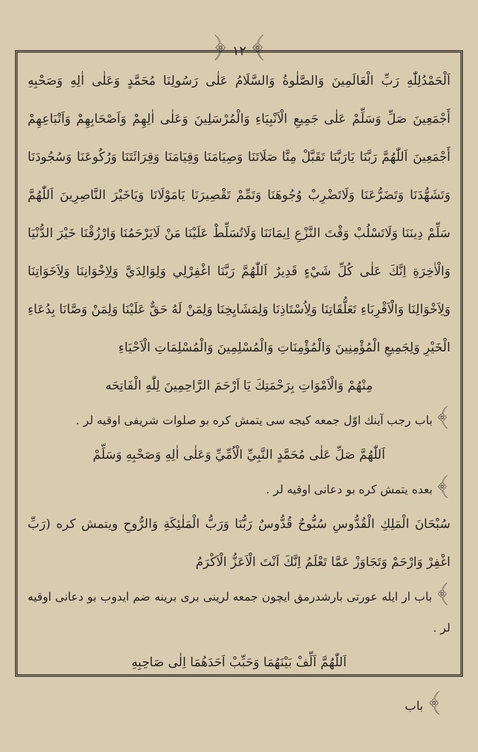﴾ ١٢ ﴿
اَلْحَمْدُلِلّٰهِ رَبِّ الْعَالَمِينَ وَالصَّلٰوةُ وَالسَّلَامُ عَلٰى رَسُولِنَا مُحَمَّدٍ وَعَلٰى اٰلِهِ وَصَحْبِهِ أَجْمَعِينَ صَلِّ وَسَلِّمْ عَلٰى جَمِيعِ الْاَنْبِيَاءِ وَالْمُرْسَلِينَ وَعَلٰى اٰلِهِمْ وَاَصْحَابِهِمْ وَاَتْبَاعِهِمْ أَجْمَعِينَ اَللّٰهُمَّ رَبَّنَا يَارَبَّنَا تَقَبَّلْ مِنَّا صَلَاتَنَا وَصِيَامَنَا وَقِيَامَنَا وَقِرَائَتَنَا وَرُكُوعَنَا وَسُجُودَنَا وَتَشَهُّدَنَا وَتَضَرُّعَنَا وَلَاتَضْرِبْ وُجُوهَنَا وَتَمِّمْ تَقْصِيرَنَا يَامَوْلَانَا وَيَاخَيْرَ النَّاصِرِينَ اَللّٰهُمَّ سَلِّمْ دِينَنَا وَلَاتَسْلُبْ وَقْتَ النَّزْعِ اِيمَانَنَا وَلَاتُسَلِّطْ عَلَيْنَا مَنْ لَايَرْحَمُنَا وَارْزُقْنَا خَيْرَ الدُّنْيَا وَالْاٰخِرَةِ اِنَّكَ عَلٰى كُلِّ شَيْءٍ قَدِيرٌ اَللّٰهُمَّ رَبَّنَا اغْفِرْلِي وَلِوَالِدَيَّ وَلِاِخْوَانِنَا وَلِاَخَوَاتِنَا وَلِاَخْوَالِنَا وَالْاَقْرِبَاءِ تَعَلُّقَاتِنَا وَلِاُسْتَاذِنَا وَلِمَشَايِخِنَا وَلِمَنْ لَهُ حَقٌّ عَلَيْنَا وَلِمَنْ وَصَّانَا بِدُعَاءِ الْخَيْرِ وَلِجَمِيعِ الْمُؤْمِنِينَ وَالْمُؤْمِنَاتِ وَالْمُسْلِمِينَ وَالْمُسْلِمَاتِ الْاَحْيَاءِ
مِنْهُمْ وَالْاَمْوَاتِ بِرَحْمَتِكَ يَا اَرْحَمَ الرَّاحِمِينَ لِلّٰهِ الْفَاتِحَه
﴾ باب رجب آينك اوّل جمعه كيجه سى يتمش كره بو صلوات شريفى اوقيه لر .
اَللّٰهُمَّ صَلِّ عَلٰى مُحَمَّدٍ النَّبِيِّ الْاُمِّيِّ وَعَلٰى اٰلِهِ وَصَحْبِهِ وَسَلِّمْ
﴾ بعده يتمش كره بو دعانى اوقيه لر .
سُبْحَانَ الْمَلِكِ الْقُدُّوسِ سُبُّوحٌ قُدُّوسٌ رَبُّنَا وَرَبُّ الْمَلٰئِكَةِ وَالرُّوحِ ويتمش كره (رَبِّ اغْفِرْ وَارْحَمْ وَتَجَاوَزْ عَمَّا تَعْلَمُ اِنَّكَ اَنْتَ الْاَعَزُّ الْاَكْرَمُ
﴾ باب ار ايله عورتى بارشدرمق ايچون جمعه لرينى برى برينه ضم ايدوب بو دعانى اوقيه لر .
اَللّٰهُمَّ اَلِّفْ بَيْنَهُمَا وَحَبِّبْ اَحَدَهُمَا اِلٰى صَاحِبِهِ
﴾ باب